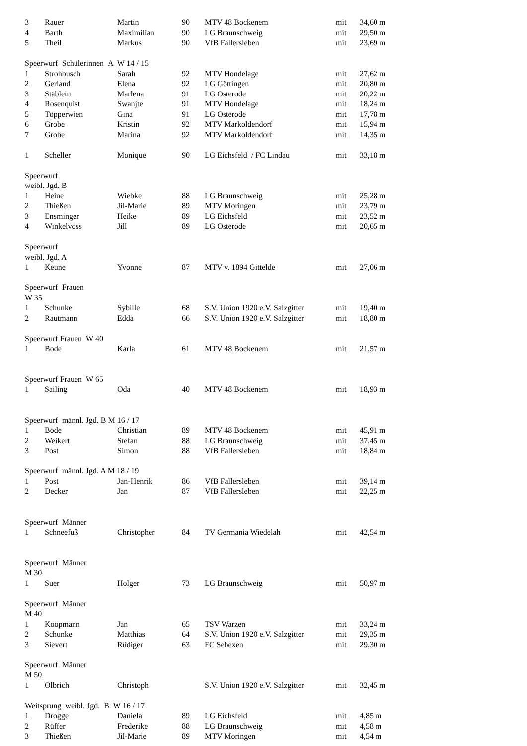| 3 | Rauer | Martin | 90 | MTV 48 Bockenem | mit | 34,60 m |
| 4 | Barth | Maximilian | 90 | LG Braunschweig | mit | 29,50 m |
| 5 | Theil | Markus | 90 | VfB Fallersleben | mit | 23,69 m |
| Speerwurf Schülerinnen A W 14 / 15 | | | | | | |
| 1 | Strohbusch | Sarah | 92 | MTV Hondelage | mit | 27,62 m |
| 2 | Gerland | Elena | 92 | LG Göttingen | mit | 20,80 m |
| 3 | Stäblein | Marlena | 91 | LG Osterode | mit | 20,22 m |
| 4 | Rosenquist | Swanjte | 91 | MTV Hondelage | mit | 18,24 m |
| 5 | Töpperwien | Gina | 91 | LG Osterode | mit | 17,78 m |
| 6 | Grobe | Kristin | 92 | MTV Markoldendorf | mit | 15,94 m |
| 7 | Grobe | Marina | 92 | MTV Markoldendorf | mit | 14,35 m |
| 1 | Scheller | Monique | 90 | LG Eichsfeld / FC Lindau | mit | 33,18 m |
| Speerwurf | | | | | | |
| weibl. Jgd. B | | | | | | |
| 1 | Heine | Wiebke | 88 | LG Braunschweig | mit | 25,28 m |
| 2 | Thießen | Jil-Marie | 89 | MTV Moringen | mit | 23,79 m |
| 3 | Ensminger | Heike | 89 | LG Eichsfeld | mit | 23,52 m |
| 4 | Winkelvoss | Jill | 89 | LG Osterode | mit | 20,65 m |
| Speerwurf | | | | | | |
| weibl. Jgd. A | | | | | | |
| 1 | Keune | Yvonne | 87 | MTV v. 1894 Gittelde | mit | 27,06 m |
| Speerwurf Frauen | | | | | | |
| W 35 | | | | | | |
| 1 | Schunke | Sybille | 68 | S.V. Union 1920 e.V. Salzgitter | mit | 19,40 m |
| 2 | Rautmann | Edda | 66 | S.V. Union 1920 e.V. Salzgitter | mit | 18,80 m |
| Speerwurf Frauen W 40 | | | | | | |
| 1 | Bode | Karla | 61 | MTV 48 Bockenem | mit | 21,57 m |
| Speerwurf Frauen W 65 | | | | | | |
| 1 | Sailing | Oda | 40 | MTV 48 Bockenem | mit | 18,93 m |
| Speerwurf männl. Jgd. B M 16 / 17 | | | | | | |
| 1 | Bode | Christian | 89 | MTV 48 Bockenem | mit | 45,91 m |
| 2 | Weikert | Stefan | 88 | LG Braunschweig | mit | 37,45 m |
| 3 | Post | Simon | 88 | VfB Fallersleben | mit | 18,84 m |
| Speerwurf männl. Jgd. A M 18 / 19 | | | | | | |
| 1 | Post | Jan-Henrik | 86 | VfB Fallersleben | mit | 39,14 m |
| 2 | Decker | Jan | 87 | VfB Fallersleben | mit | 22,25 m |
| Speerwurf Männer | | | | | | |
| 1 | Schneefuß | Christopher | 84 | TV Germania Wiedelah | mit | 42,54 m |
| Speerwurf Männer | | | | | | |
| M 30 | | | | | | |
| 1 | Suer | Holger | 73 | LG Braunschweig | mit | 50,97 m |
| Speerwurf Männer | | | | | | |
| M 40 | | | | | | |
| 1 | Koopmann | Jan | 65 | TSV Warzen | mit | 33,24 m |
| 2 | Schunke | Matthias | 64 | S.V. Union 1920 e.V. Salzgitter | mit | 29,35 m |
| 3 | Sievert | Rüdiger | 63 | FC Sebexen | mit | 29,30 m |
| Speerwurf Männer | | | | | | |
| M 50 | | | | | | |
| 1 | Olbrich | Christoph | | S.V. Union 1920 e.V. Salzgitter | mit | 32,45 m |
| Weitsprung weibl. Jgd. B W 16 / 17 | | | | | | |
| 1 | Drogge | Daniela | 89 | LG Eichsfeld | mit | 4,85 m |
| 2 | Rüffer | Frederike | 88 | LG Braunschweig | mit | 4,58 m |
| 3 | Thießen | Jil-Marie | 89 | MTV Moringen | mit | 4,54 m |